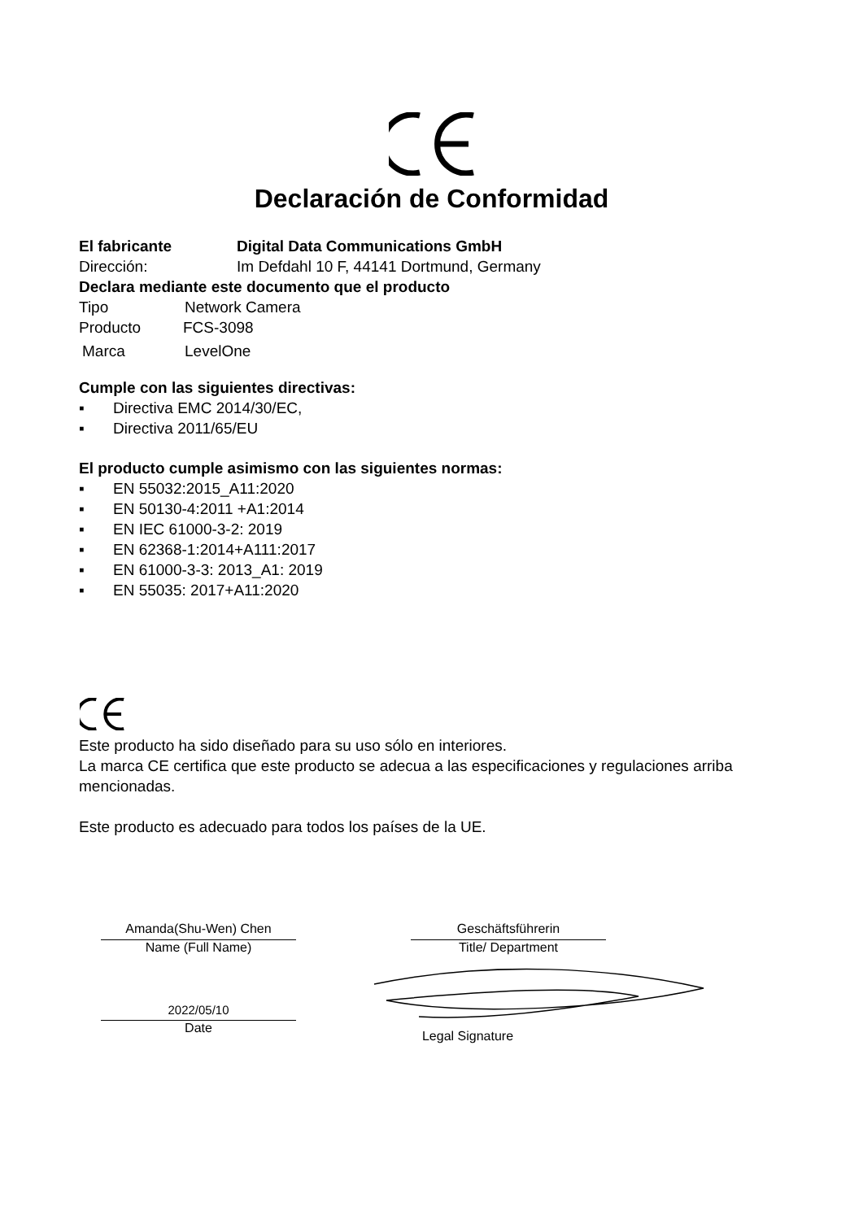Declaración de Conformidad
El fabricante Digital Data Communications GmbH
Dirección: Im Defdahl 10 F, 44141 Dortmund, Germany
Declara mediante este documento que el producto
Tipo Network Camera
Producto FCS-3098
Marca LevelOne
Cumple con las siguientes directivas:
▪ Directiva EMC 2014/30/EC,
▪ Directiva 2011/65/EU
El producto cumple asimismo con las siguientes normas:
▪ EN 55032:2015_A11:2020
▪ EN 50130-4:2011 +A1:2014
▪ EN IEC 61000-3-2: 2019
▪ EN 62368-1:2014+A111:2017
▪ EN 61000-3-3: 2013_A1: 2019
▪ EN 55035: 2017+A11:2020
Este producto ha sido diseñado para su uso sólo en interiores.
La marca CE certifica que este producto se adecua a las especificaciones y regulaciones arriba mencionadas.
Este producto es adecuado para todos los países de la UE.
Amanda(Shu-Wen) Chen
Name (Full Name)
2022/05/10
Date
Geschäftsführerin
Title/ Department
Legal Signature